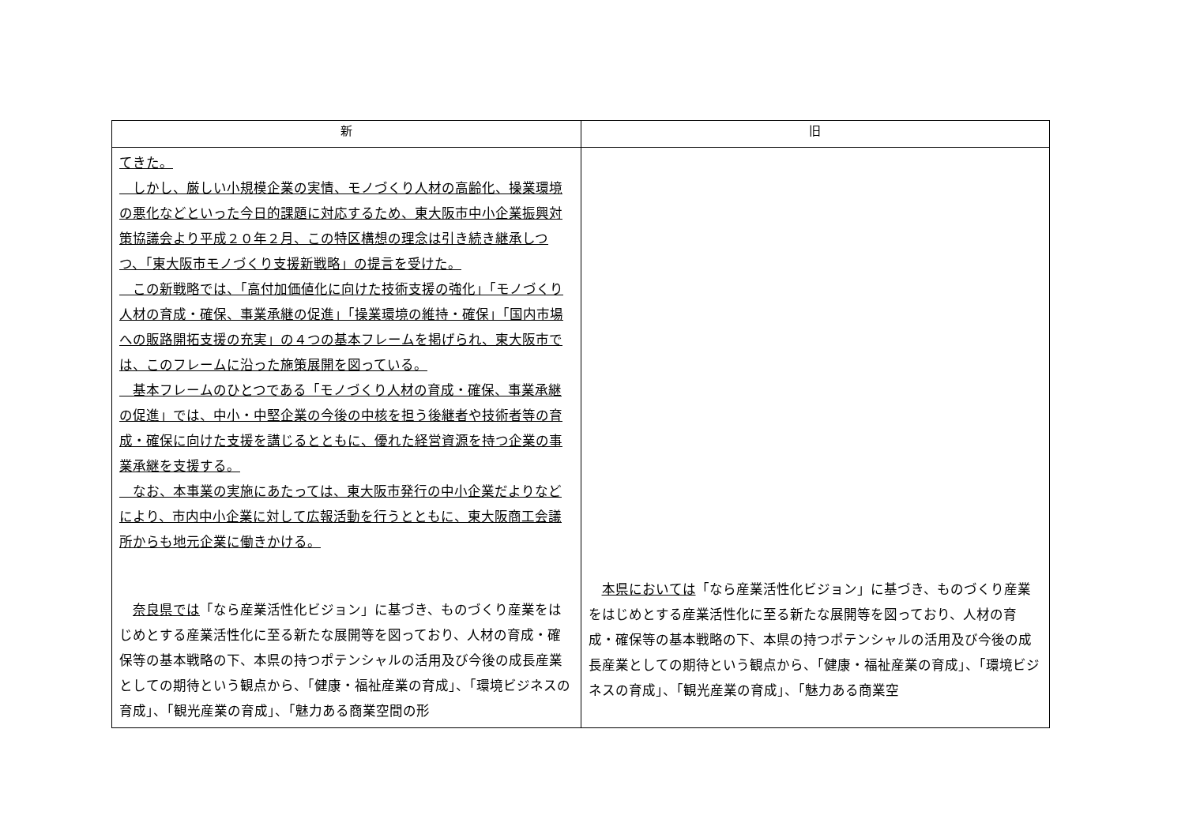| 新 | 旧 |
| --- | --- |
| てきた。 しかし、厳しい小規模企業の実情、モノづくり人材の高齢化、操業環境の悪化などといった今日的課題に対応するため、東大阪市中小企業振興対策協議会より平成２０年２月、この特区構想の理念は引き続き継承しつつ、「東大阪市モノづくり支援新戦略」の提言を受けた。 この新戦略では、「高付加価値化に向けた技術支援の強化」「モノづくり人材の育成・確保、事業承継の促進」「操業環境の維持・確保」「国内市場への販路開拓支援の充実」の４つの基本フレームを掲げられ、東大阪市では、このフレームに沿った施策展開を図っている。 基本フレームのひとつである「モノづくり人材の育成・確保、事業承継の促進」では、中小・中堅企業の今後の中核を担う後継者や技術者等の育成・確保に向けた支援を講じるとともに、優れた経営資源を持つ企業の事業承継を支援する。 なお、本事業の実施にあたっては、東大阪市発行の中小企業だよりなどにより、市内中小企業に対して広報活動を行うとともに、東大阪商工会議所からも地元企業に働きかける。 奈良県では 「なら産業活性化ビジョン」に基づき、ものづくり産業をはじめとする産業活性化に至る新たな展開等を図っており、人材の育成・確保等の基本戦略の下、本県の持つポテンシャルの活用及び今後の成長産業としての期待という観点から、「健康・福祉産業の育成」、「環境ビジネスの育成」、「観光産業の育成」、「魅力ある商業空間の形 | 本県においては 「なら産業活性化ビジョン」に基づき、ものづくり産業をはじめとする産業活性化に至る新たな展開等を図っており、人材の育成・確保等の基本戦略の下、本県の持つポテンシャルの活用及び今後の成長産業としての期待という観点から、「健康・福祉産業の育成」、「環境ビジネスの育成」、「観光産業の育成」、「魅力ある商業空 |